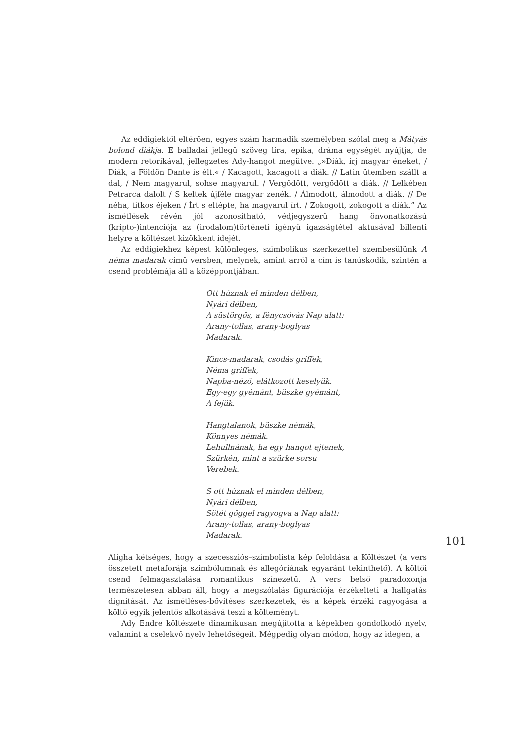Az eddigiektől eltérően, egyes szám harmadik személyben szólal meg a Mátyás bolond diákja. E balladai jellegű szöveg líra, epika, dráma egységét nyújtja, de modern retorikával, jellegzetes Ady-hangot megütve. „»Diák, írj magyar éneket, / Diák, a Földön Dante is élt.« / Kacagott, kacagott a diák. // Latin ütemben szállt a dal, / Nem magyarul, sohse magyarul. / Vergődött, vergődött a diák. // Lelkében Petrarca dalolt / S keltek újféle magyar zenék. / Álmodott, álmodott a diák. // De néha, titkos éjeken / Írt s eltépte, ha magyarul írt. / Zokogott, zokogott a diák.” Az ismétlések révén jól azonosítható, védjegyszerű hang önvonatkozású (kripto-)intenciója az (irodalom)történeti igényű igazságtétel aktusával billenti helyre a költészet kizökkent idejét.
Az eddigiekhez képest különleges, szimbolikus szerkezettel szembesülünk A néma madarak című versben, melynek, amint arról a cím is tanúskodik, szintén a csend problémája áll a középpontjában.
Ott húznak el minden délben,
Nyári délben,
A süstörgős, a fénycsóvás Nap alatt:
Arany-tollas, arany-boglyas
Madarak.
Kincs-madarak, csodás griffek,
Néma griffek,
Napba-néző, elátkozott keselyük.
Egy-egy gyémánt, büszke gyémánt,
A fejük.
Hangtalanok, büszke némák,
Könnyes némák.
Lehullnának, ha egy hangot ejtenek,
Szürkén, mint a szürke sorsu
Verebek.
S ott húznak el minden délben,
Nyári délben,
Sötét gőggel ragyogva a Nap alatt:
Arany-tollas, arany-boglyas
Madarak.
Aligha kétséges, hogy a szecessziós–szimbolista kép feloldása a Költészet (a vers összetett metaforája szimbólumnak és allegóriának egyaránt tekinthető). A költői csend felmagasztalása romantikus színezetű. A vers belső paradoxonja természetesen abban áll, hogy a megszólalás figurációja érzékelteti a hallgatás dignitását. Az ismétléses-bővítéses szerkezetek, és a képek érzéki ragyogása a költő egyik jelentős alkotásává teszi a költeményt.
Ady Endre költészete dinamikusan megújította a képekben gondolkodó nyelv, valamint a cselekvő nyelv lehetőségeit. Mégpedig olyan módon, hogy az idegen, a
101